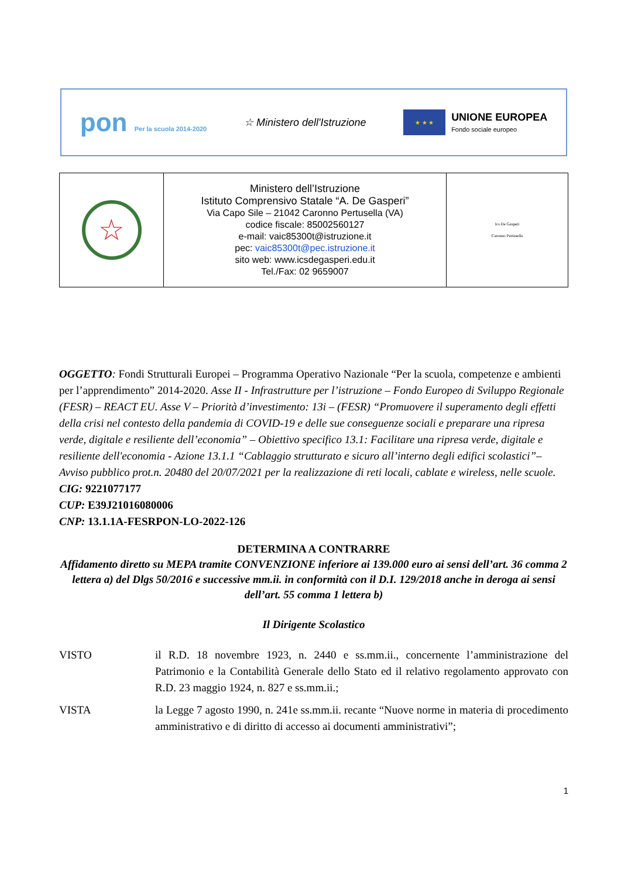pon Per la scuola 2014-2020
☆ Ministero dell'Istruzione
★ ★ ★
UNIONE EUROPEA
Fondo sociale europeo
| ☆ | Ministero dell’Istruzione Istituto Comprensivo Statale “A. De Gasperi” Via Capo Sile – 21042 Caronno Pertusella (VA) codice fiscale: 85002560127 e-mail: vaic85300t@istruzione.it pec: vaic85300t@pec.istruzione.it sito web: www.icsdegasperi.edu.it Tel./Fax: 02 9659007 | Ics De Gasperi Caronno Pertusella |
OGGETTO: Fondi Strutturali Europei – Programma Operativo Nazionale “Per la scuola, competenze e ambienti per l’apprendimento” 2014-2020. Asse II - Infrastrutture per l’istruzione – Fondo Europeo di Sviluppo Regionale (FESR) – REACT EU. Asse V – Priorità d’investimento: 13i – (FESR) “Promuovere il superamento degli effetti della crisi nel contesto della pandemia di COVID-19 e delle sue conseguenze sociali e preparare una ripresa verde, digitale e resiliente dell’economia” – Obiettivo specifico 13.1: Facilitare una ripresa verde, digitale e resiliente dell'economia - Azione 13.1.1 “Cablaggio strutturato e sicuro all’interno degli edifici scolastici”– Avviso pubblico prot.n. 20480 del 20/07/2021 per la realizzazione di reti locali, cablate e wireless, nelle scuole.
CIG: 9221077177
CUP: E39J21016080006
CNP: 13.1.1A-FESRPON-LO-2022-126
DETERMINA A CONTRARRE
Affidamento diretto su MEPA tramite CONVENZIONE inferiore ai 139.000 euro ai sensi dell’art. 36 comma 2 lettera a) del Dlgs 50/2016 e successive mm.ii. in conformità con il D.I. 129/2018 anche in deroga ai sensi dell’art. 55 comma 1 lettera b)
Il Dirigente Scolastico
| VISTO | il R.D. 18 novembre 1923, n. 2440 e ss.mm.ii., concernente l’amministrazione del Patrimonio e la Contabilità Generale dello Stato ed il relativo regolamento approvato con R.D. 23 maggio 1924, n. 827 e ss.mm.ii.; |
| VISTA | la Legge 7 agosto 1990, n. 241e ss.mm.ii. recante “Nuove norme in materia di procedimento amministrativo e di diritto di accesso ai documenti amministrativi”; |
1